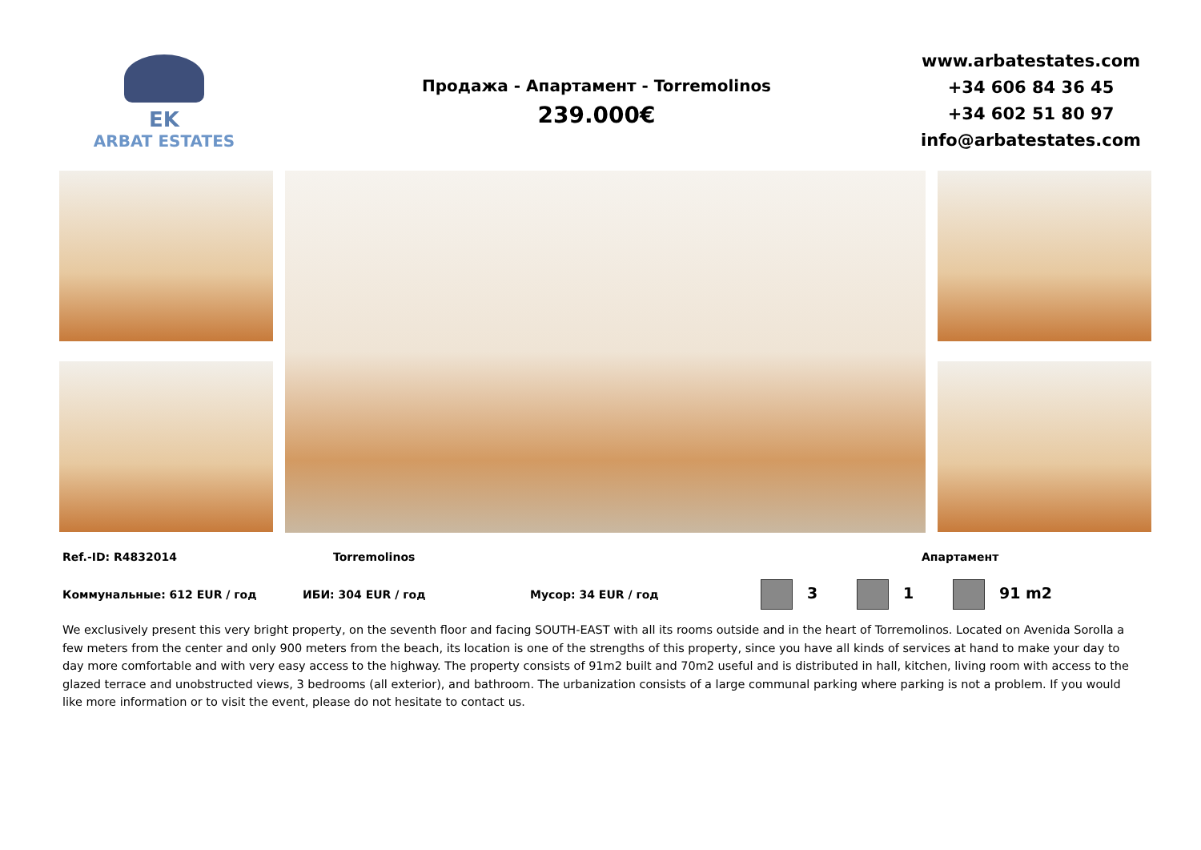EK
ARBAT ESTATES
Продажа - Апартамент - Torremolinos
239.000€
www.arbatestates.com
+34 606 84 36 45
+34 602 51 80 97
info@arbatestates.com
Ref.-ID: R4832014 Torremolinos Апартамент
Коммунальные: 612 EUR / год ИБИ: 304 EUR / год Мусор: 34 EUR / год 3 1 91 m2
We exclusively present this very bright property, on the seventh floor and facing SOUTH-EAST with all its rooms outside and in the heart of Torremolinos. Located on Avenida Sorolla a few meters from the center and only 900 meters from the beach, its location is one of the strengths of this property, since you have all kinds of services at hand to make your day to day more comfortable and with very easy access to the highway. The property consists of 91m2 built and 70m2 useful and is distributed in hall, kitchen, living room with access to the glazed terrace and unobstructed views, 3 bedrooms (all exterior), and bathroom. The urbanization consists of a large communal parking where parking is not a problem. If you would like more information or to visit the event, please do not hesitate to contact us.